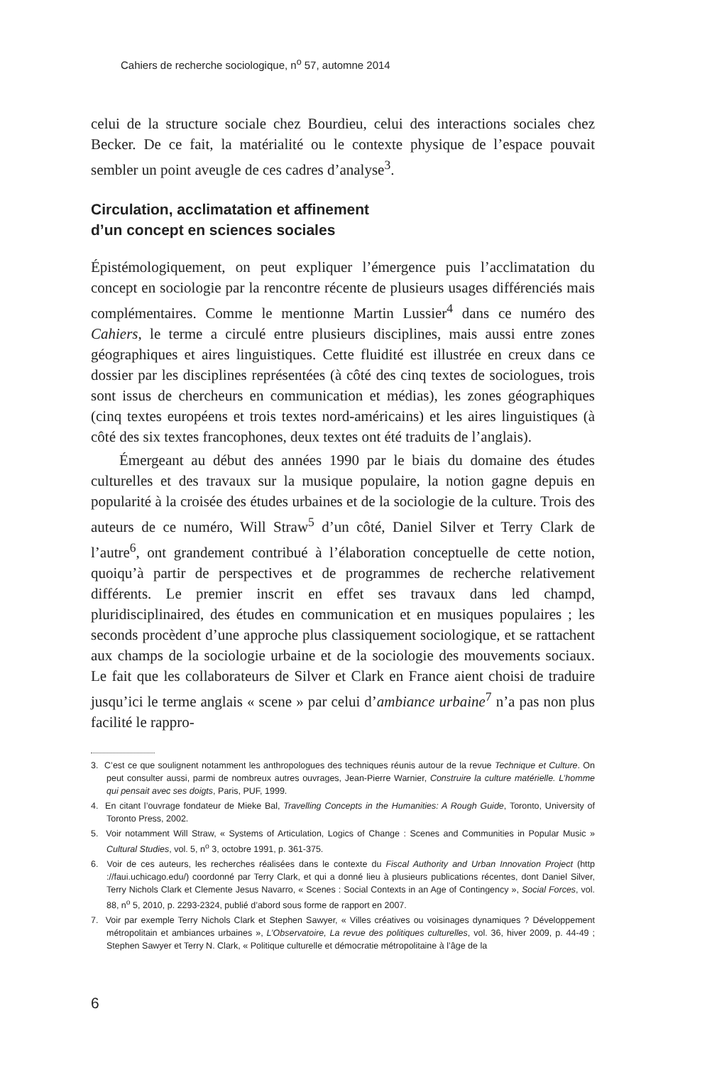Cahiers de recherche sociologique, n<sup>o</sup> 57, automne 2014
celui de la structure sociale chez Bourdieu, celui des interactions sociales chez Becker. De ce fait, la matérialité ou le contexte physique de l’espace pouvait sembler un point aveugle de ces cadres d’analyse<sup>3</sup>.
Circulation, acclimatation et affinement
d’un concept en sciences sociales
Épistémologiquement, on peut expliquer l’émergence puis l’acclimatation du concept en sociologie par la rencontre récente de plusieurs usages différenciés mais complémentaires. Comme le mentionne Martin Lussier<sup>4</sup> dans ce numéro des Cahiers, le terme a circulé entre plusieurs disciplines, mais aussi entre zones géographiques et aires linguistiques. Cette fluidité est illustrée en creux dans ce dossier par les disciplines représentées (à côté des cinq textes de sociologues, trois sont issus de chercheurs en communication et médias), les zones géographiques (cinq textes européens et trois textes nord-américains) et les aires linguistiques (à côté des six textes francophones, deux textes ont été traduits de l’anglais).
Émergeant au début des années 1990 par le biais du domaine des études culturelles et des travaux sur la musique populaire, la notion gagne depuis en popularité à la croisée des études urbaines et de la sociologie de la culture. Trois des auteurs de ce numéro, Will Straw<sup>5</sup> d’un côté, Daniel Silver et Terry Clark de l’autre<sup>6</sup>, ont grandement contribué à l’élaboration conceptuelle de cette notion, quoiqu’à partir de perspectives et de programmes de recherche relativement différents. Le premier inscrit en effet ses travaux dans led champd, pluridisciplinaired, des études en communication et en musiques populaires ; les seconds procèdent d’une approche plus classiquement sociologique, et se rattachent aux champs de la sociologie urbaine et de la sociologie des mouvements sociaux. Le fait que les collaborateurs de Silver et Clark en France aient choisi de traduire jusqu’ici le terme anglais « scene » par celui d’ambiance urbaine<sup>7</sup> n’a pas non plus facilité le rappro-
3. C’est ce que soulignent notamment les anthropologues des techniques réunis autour de la revue Technique et Culture. On peut consulter aussi, parmi de nombreux autres ouvrages, Jean-Pierre Warnier, Construire la culture matérielle. L’homme qui pensait avec ses doigts, Paris, PUF, 1999.
4. En citant l’ouvrage fondateur de Mieke Bal, Travelling Concepts in the Humanities: A Rough Guide, Toronto, University of Toronto Press, 2002.
5. Voir notamment Will Straw, « Systems of Articulation, Logics of Change : Scenes and Communities in Popular Music » Cultural Studies, vol. 5, n<sup>o</sup> 3, octobre 1991, p. 361-375.
6. Voir de ces auteurs, les recherches réalisées dans le contexte du Fiscal Authority and Urban Innovation Project (http ://faui.uchicago.edu/) coordonné par Terry Clark, et qui a donné lieu à plusieurs publications récentes, dont Daniel Silver, Terry Nichols Clark et Clemente Jesus Navarro, « Scenes : Social Contexts in an Age of Contingency », Social Forces, vol. 88, n<sup>o</sup> 5, 2010, p. 2293-2324, publié d’abord sous forme de rapport en 2007.
7. Voir par exemple Terry Nichols Clark et Stephen Sawyer, « Villes créatives ou voisinages dynamiques ? Développement métropolitain et ambiances urbaines », L’Observatoire, La revue des politiques culturelles, vol. 36, hiver 2009, p. 44-49 ; Stephen Sawyer et Terry N. Clark, « Politique culturelle et démocratie métropolitaine à l’âge de la
6